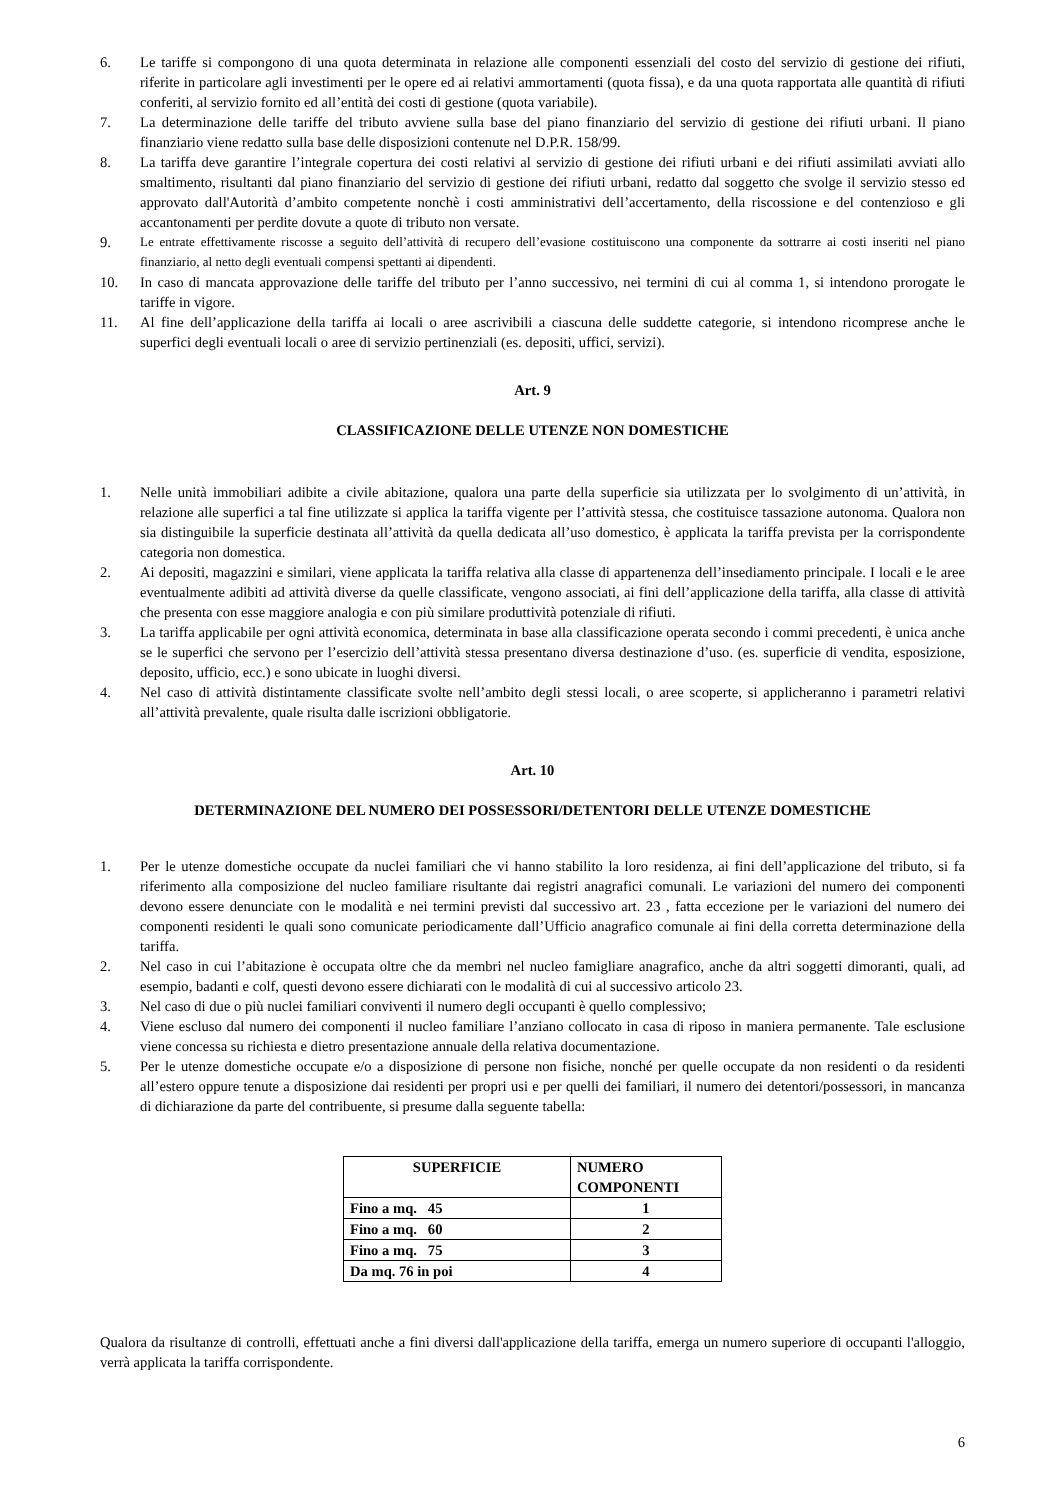6. Le tariffe si compongono di una quota determinata in relazione alle componenti essenziali del costo del servizio di gestione dei rifiuti, riferite in particolare agli investimenti per le opere ed ai relativi ammortamenti (quota fissa), e da una quota rapportata alle quantità di rifiuti conferiti, al servizio fornito ed all’entità dei costi di gestione (quota variabile).
7. La determinazione delle tariffe del tributo avviene sulla base del piano finanziario del servizio di gestione dei rifiuti urbani. Il piano finanziario viene redatto sulla base delle disposizioni contenute nel D.P.R. 158/99.
8. La tariffa deve garantire l’integrale copertura dei costi relativi al servizio di gestione dei rifiuti urbani e dei rifiuti assimilati avviati allo smaltimento, risultanti dal piano finanziario del servizio di gestione dei rifiuti urbani, redatto dal soggetto che svolge il servizio stesso ed approvato dall'Autorità d’ambito competente nonchè i costi amministrativi dell’accertamento, della riscossione e del contenzioso e gli accantonamenti per perdite dovute a quote di tributo non versate.
9. Le entrate effettivamente riscosse a seguito dell’attività di recupero dell’evasione costituiscono una componente da sottrarre ai costi inseriti nel piano finanziario, al netto degli eventuali compensi spettanti ai dipendenti.
10. In caso di mancata approvazione delle tariffe del tributo per l’anno successivo, nei termini di cui al comma 1, si intendono prorogate le tariffe in vigore.
11. Al fine dell’applicazione della tariffa ai locali o aree ascrivibili a ciascuna delle suddette categorie, si intendono ricomprese anche le superfici degli eventuali locali o aree di servizio pertinenziali (es. depositi, uffici, servizi).
Art. 9
CLASSIFICAZIONE DELLE UTENZE NON DOMESTICHE
1. Nelle unità immobiliari adibite a civile abitazione, qualora una parte della superficie sia utilizzata per lo svolgimento di un’attività, in relazione alle superfici a tal fine utilizzate si applica la tariffa vigente per l’attività stessa, che costituisce tassazione autonoma. Qualora non sia distinguibile la superficie destinata all’attività da quella dedicata all’uso domestico, è applicata la tariffa prevista per la corrispondente categoria non domestica.
2. Ai depositi, magazzini e similari, viene applicata la tariffa relativa alla classe di appartenenza dell’insediamento principale. I locali e le aree eventualmente adibiti ad attività diverse da quelle classificate, vengono associati, ai fini dell’applicazione della tariffa, alla classe di attività che presenta con esse maggiore analogia e con più similare produttività potenziale di rifiuti.
3. La tariffa applicabile per ogni attività economica, determinata in base alla classificazione operata secondo i commi precedenti, è unica anche se le superfici che servono per l’esercizio dell’attività stessa presentano diversa destinazione d’uso. (es. superficie di vendita, esposizione, deposito, ufficio, ecc.) e sono ubicate in luoghi diversi.
4. Nel caso di attività distintamente classificate svolte nell’ambito degli stessi locali, o aree scoperte, si applicheranno i parametri relativi all’attività prevalente, quale risulta dalle iscrizioni obbligatorie.
Art. 10
DETERMINAZIONE DEL NUMERO DEI POSSESSORI/DETENTORI DELLE UTENZE DOMESTICHE
1. Per le utenze domestiche occupate da nuclei familiari che vi hanno stabilito la loro residenza, ai fini dell’applicazione del tributo, si fa riferimento alla composizione del nucleo familiare risultante dai registri anagrafici comunali. Le variazioni del numero dei componenti devono essere denunciate con le modalità e nei termini previsti dal successivo art. 23 , fatta eccezione per le variazioni del numero dei componenti residenti le quali sono comunicate periodicamente dall’Ufficio anagrafico comunale ai fini della corretta determinazione della tariffa.
2. Nel caso in cui l’abitazione è occupata oltre che da membri nel nucleo famigliare anagrafico, anche da altri soggetti dimoranti, quali, ad esempio, badanti e colf, questi devono essere dichiarati con le modalità di cui al successivo articolo 23.
3. Nel caso di due o più nuclei familiari conviventi il numero degli occupanti è quello complessivo;
4. Viene escluso dal numero dei componenti il nucleo familiare l’anziano collocato in casa di riposo in maniera permanente. Tale esclusione viene concessa su richiesta e dietro presentazione annuale della relativa documentazione.
5. Per le utenze domestiche occupate e/o a disposizione di persone non fisiche, nonché per quelle occupate da non residenti o da residenti all’estero oppure tenute a disposizione dai residenti per propri usi e per quelli dei familiari, il numero dei detentori/possessori, in mancanza di dichiarazione da parte del contribuente, si presume dalla seguente tabella:
| SUPERFICIE | NUMERO COMPONENTI |
| --- | --- |
| Fino a mq. 45 | 1 |
| Fino a mq. 60 | 2 |
| Fino a mq. 75 | 3 |
| Da mq. 76 in poi | 4 |
Qualora da risultanze di controlli, effettuati anche a fini diversi dall'applicazione della tariffa, emerga un numero superiore di occupanti l'alloggio, verrà applicata la tariffa corrispondente.
6